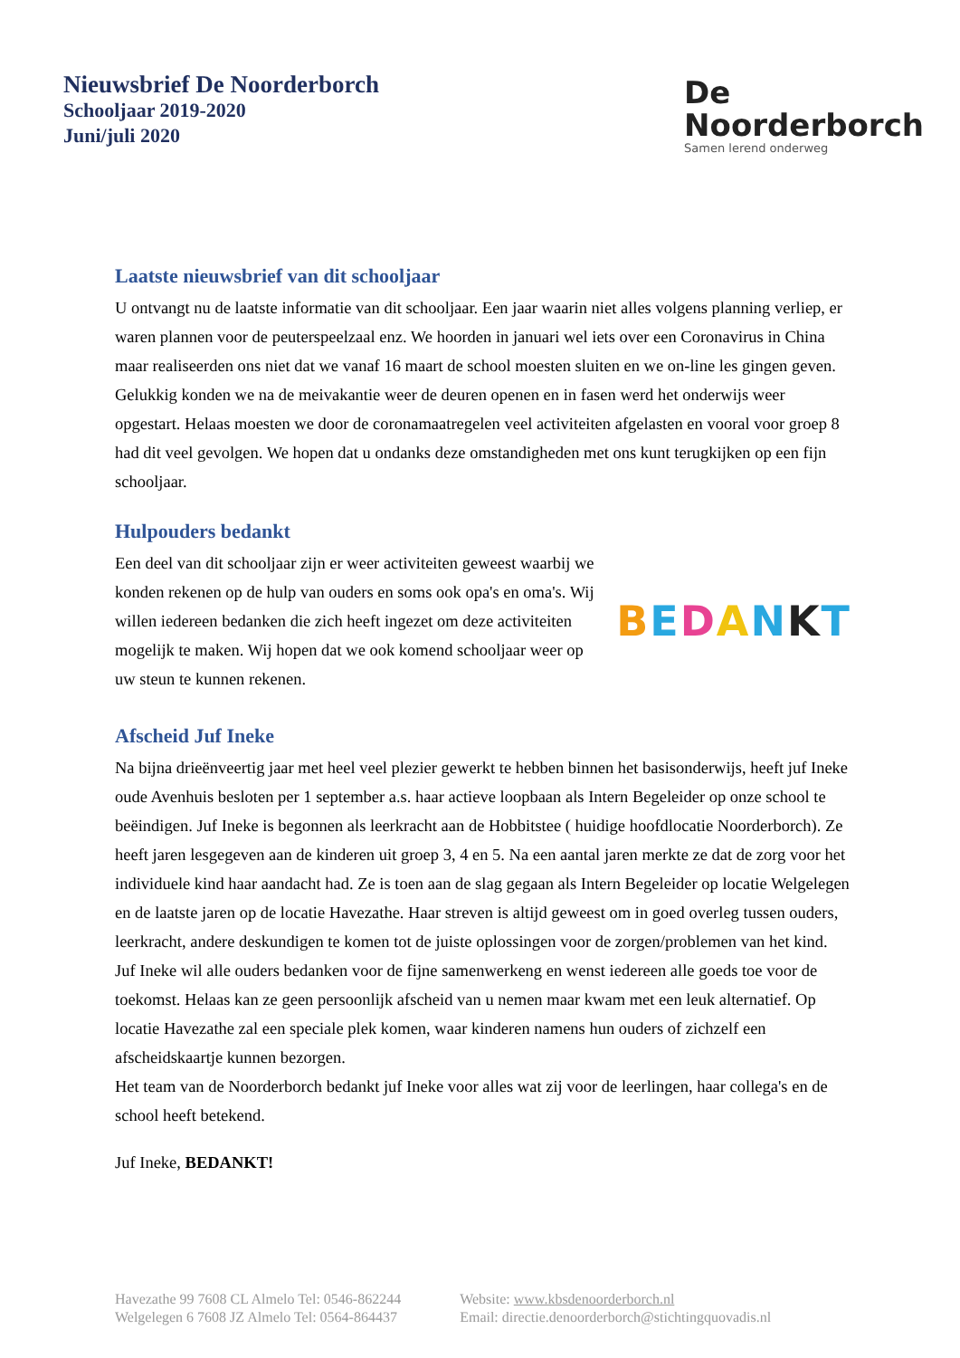Nieuwsbrief De Noorderborch
Schooljaar 2019-2020
Juni/juli 2020
De
Noorderborch
Samen lerend onderweg
Laatste nieuwsbrief van dit schooljaar
U ontvangt nu de laatste informatie van dit schooljaar. Een jaar waarin niet alles volgens planning verliep, er waren plannen voor de peuterspeelzaal enz. We hoorden in januari wel iets over een Coronavirus in China maar realiseerden ons niet dat we vanaf 16 maart de school moesten sluiten en we on-line les gingen geven. Gelukkig konden we na de meivakantie weer de deuren openen en in fasen werd het onderwijs weer opgestart. Helaas moesten we door de coronamaatregelen veel activiteiten afgelasten en vooral voor groep 8 had dit veel gevolgen. We hopen dat u ondanks deze omstandigheden met ons kunt terugkijken op een fijn schooljaar.
Hulpouders bedankt
Een deel van dit schooljaar zijn er weer activiteiten geweest waarbij we konden rekenen op de hulp van ouders en soms ook opa's en oma's. Wij willen iedereen bedanken die zich heeft ingezet om deze activiteiten mogelijk te maken. Wij hopen dat we ook komend schooljaar weer op uw steun te kunnen rekenen.
BEDANKT
Afscheid Juf Ineke
Na bijna drieënveertig jaar met heel veel plezier gewerkt te hebben binnen het basisonderwijs, heeft juf Ineke oude Avenhuis besloten per 1 september a.s. haar actieve loopbaan als Intern Begeleider op onze school te beëindigen. Juf Ineke is begonnen als leerkracht aan de Hobbitstee ( huidige hoofdlocatie Noorderborch). Ze heeft jaren lesgegeven aan de kinderen uit groep 3, 4 en 5. Na een aantal jaren merkte ze dat de zorg voor het individuele kind haar aandacht had. Ze is toen aan de slag gegaan als Intern Begeleider op locatie Welgelegen en de laatste jaren op de locatie Havezathe. Haar streven is altijd geweest om in goed overleg tussen ouders, leerkracht, andere deskundigen te komen tot de juiste oplossingen voor de zorgen/problemen van het kind.
Juf Ineke wil alle ouders bedanken voor de fijne samenwerkeng en wenst iedereen alle goeds toe voor de toekomst. Helaas kan ze geen persoonlijk afscheid van u nemen maar kwam met een leuk alternatief. Op locatie Havezathe zal een speciale plek komen, waar kinderen namens hun ouders of zichzelf een afscheidskaartje kunnen bezorgen.
Het team van de Noorderborch bedankt juf Ineke voor alles wat zij voor de leerlingen, haar collega's en de school heeft betekend.
Juf Ineke, BEDANKT!
Havezathe 99 7608 CL Almelo Tel: 0546-862244
Welgelegen 6 7608 JZ Almelo Tel: 0564-864437
Website: www.kbsdenoorderborch.nl
Email: directie.denoorderborch@stichtingquovadis.nl